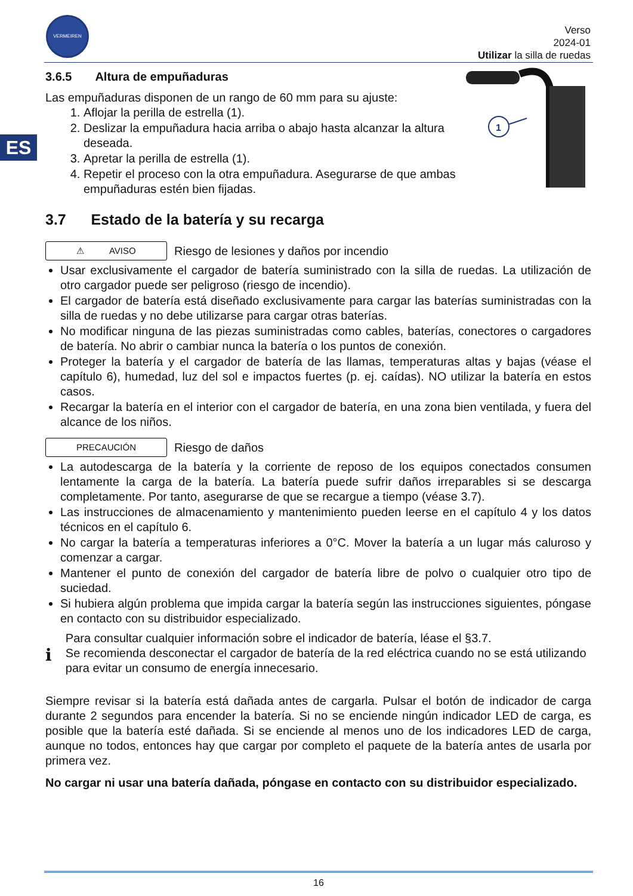VERMEIREN
Verso
2024-01
Utilizar la silla de ruedas
ES
1
3.6.5 Altura de empuñaduras
Las empuñaduras disponen de un rango de 60 mm para su ajuste:
1. Aflojar la perilla de estrella (1).
2. Deslizar la empuñadura hacia arriba o abajo hasta alcanzar la altura deseada.
3. Apretar la perilla de estrella (1).
4. Repetir el proceso con la otra empuñadura. Asegurarse de que ambas empuñaduras estén bien fijadas.
3.7 Estado de la batería y su recarga
⚠ AVISO
Riesgo de lesiones y daños por incendio
Usar exclusivamente el cargador de batería suministrado con la silla de ruedas. La utilización de otro cargador puede ser peligroso (riesgo de incendio).
El cargador de batería está diseñado exclusivamente para cargar las baterías suministradas con la silla de ruedas y no debe utilizarse para cargar otras baterías.
No modificar ninguna de las piezas suministradas como cables, baterías, conectores o cargadores de batería. No abrir o cambiar nunca la batería o los puntos de conexión.
Proteger la batería y el cargador de batería de las llamas, temperaturas altas y bajas (véase el capítulo 6), humedad, luz del sol e impactos fuertes (p. ej. caídas). NO utilizar la batería en estos casos.
Recargar la batería en el interior con el cargador de batería, en una zona bien ventilada, y fuera del alcance de los niños.
PRECAUCIÓN
Riesgo de daños
La autodescarga de la batería y la corriente de reposo de los equipos conectados consumen lentamente la carga de la batería. La batería puede sufrir daños irreparables si se descarga completamente. Por tanto, asegurarse de que se recargue a tiempo (véase 3.7).
Las instrucciones de almacenamiento y mantenimiento pueden leerse en el capítulo 4 y los datos técnicos en el capítulo 6.
No cargar la batería a temperaturas inferiores a 0°C. Mover la batería a un lugar más caluroso y comenzar a cargar.
Mantener el punto de conexión del cargador de batería libre de polvo o cualquier otro tipo de suciedad.
Si hubiera algún problema que impida cargar la batería según las instrucciones siguientes, póngase en contacto con su distribuidor especializado.
i
Para consultar cualquier información sobre el indicador de batería, léase el §3.7.
Se recomienda desconectar el cargador de batería de la red eléctrica cuando no se está utilizando para evitar un consumo de energía innecesario.
Siempre revisar si la batería está dañada antes de cargarla. Pulsar el botón de indicador de carga durante 2 segundos para encender la batería. Si no se enciende ningún indicador LED de carga, es posible que la batería esté dañada. Si se enciende al menos uno de los indicadores LED de carga, aunque no todos, entonces hay que cargar por completo el paquete de la batería antes de usarla por primera vez.
No cargar ni usar una batería dañada, póngase en contacto con su distribuidor especializado.
16